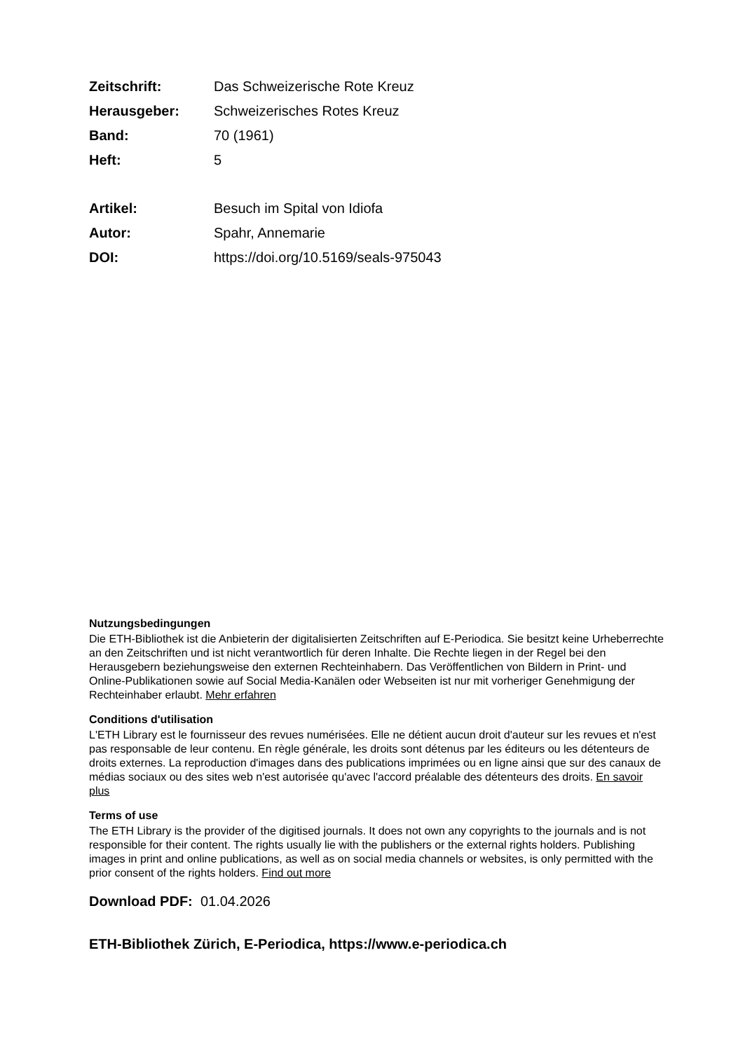Zeitschrift: Das Schweizerische Rote Kreuz
Herausgeber: Schweizerisches Rotes Kreuz
Band: 70 (1961)
Heft: 5
Artikel: Besuch im Spital von Idiofa
Autor: Spahr, Annemarie
DOI: https://doi.org/10.5169/seals-975043
Nutzungsbedingungen
Die ETH-Bibliothek ist die Anbieterin der digitalisierten Zeitschriften auf E-Periodica. Sie besitzt keine Urheberrechte an den Zeitschriften und ist nicht verantwortlich für deren Inhalte. Die Rechte liegen in der Regel bei den Herausgebern beziehungsweise den externen Rechteinhabern. Das Veröffentlichen von Bildern in Print- und Online-Publikationen sowie auf Social Media-Kanälen oder Webseiten ist nur mit vorheriger Genehmigung der Rechteinhaber erlaubt. Mehr erfahren
Conditions d'utilisation
L'ETH Library est le fournisseur des revues numérisées. Elle ne détient aucun droit d'auteur sur les revues et n'est pas responsable de leur contenu. En règle générale, les droits sont détenus par les éditeurs ou les détenteurs de droits externes. La reproduction d'images dans des publications imprimées ou en ligne ainsi que sur des canaux de médias sociaux ou des sites web n'est autorisée qu'avec l'accord préalable des détenteurs des droits. En savoir plus
Terms of use
The ETH Library is the provider of the digitised journals. It does not own any copyrights to the journals and is not responsible for their content. The rights usually lie with the publishers or the external rights holders. Publishing images in print and online publications, as well as on social media channels or websites, is only permitted with the prior consent of the rights holders. Find out more
Download PDF: 01.04.2026
ETH-Bibliothek Zürich, E-Periodica, https://www.e-periodica.ch